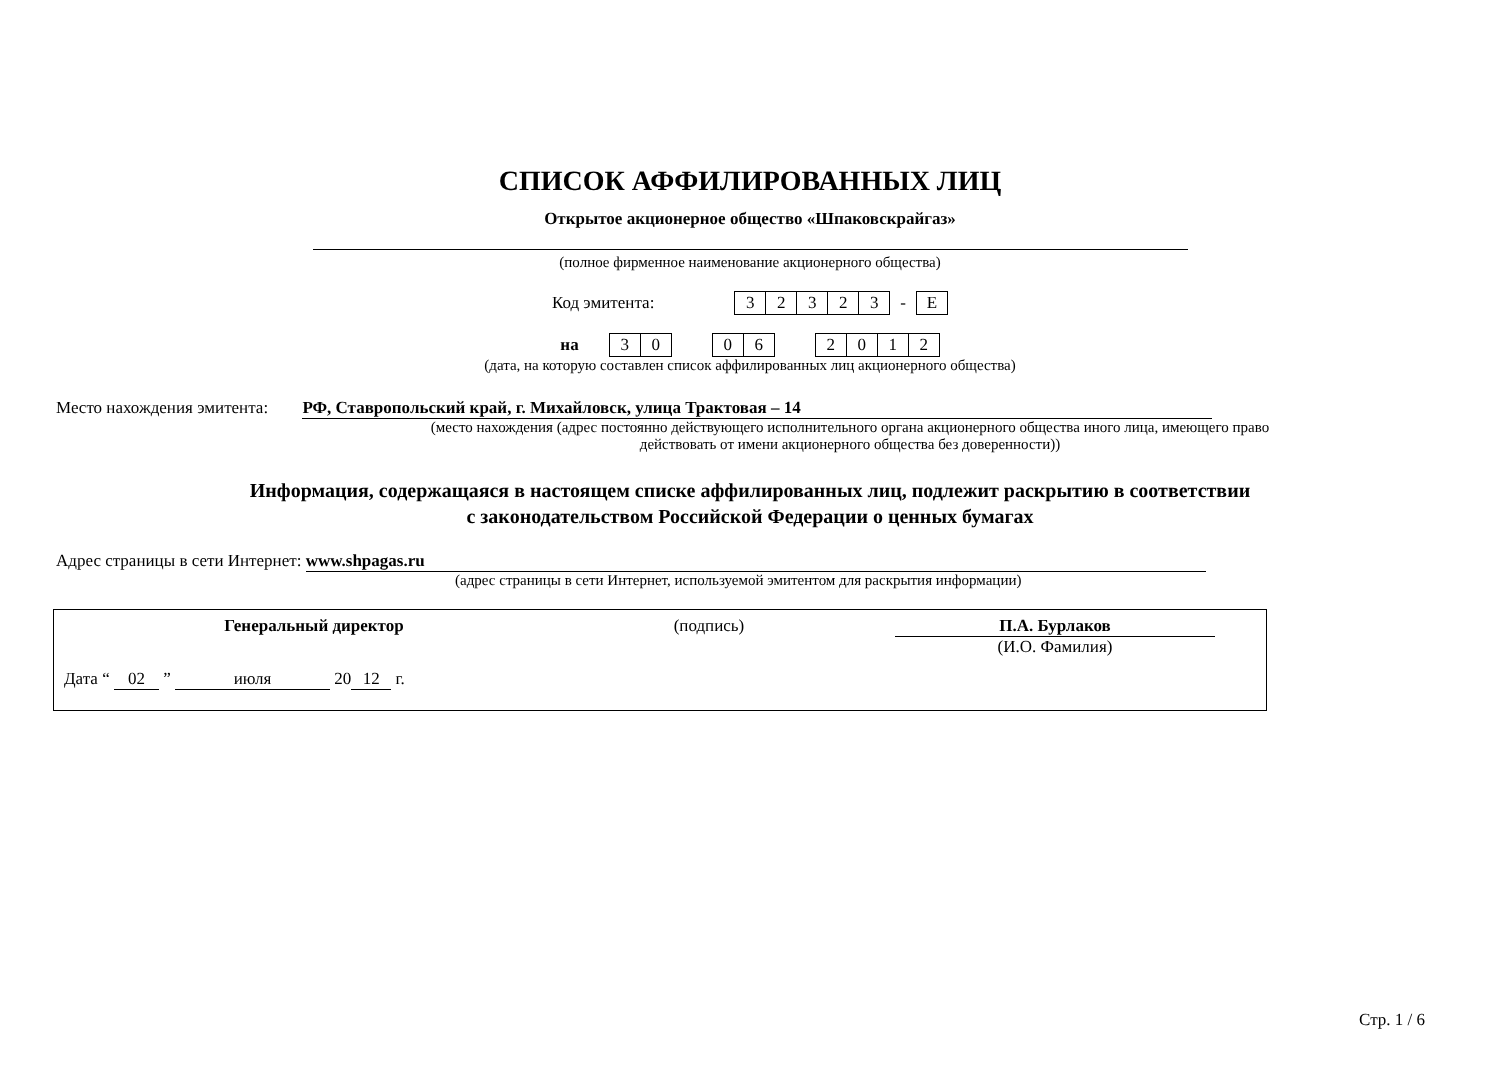СПИСОК АФФИЛИРОВАННЫХ ЛИЦ
Открытое акционерное общество «Шпаковскрайгаз»
(полное фирменное наименование акционерного общества)
Код эмитента: 32323 - E
на 30 06 2012
(дата, на которую составлен список аффилированных лиц акционерного общества)
Место нахождения эмитента: РФ, Ставропольский край, г. Михайловск, улица Трактовая – 14
(место нахождения (адрес постоянно действующего исполнительного органа акционерного общества иного лица, имеющего право действовать от имени акционерного общества без доверенности))
Информация, содержащаяся в настоящем списке аффилированных лиц, подлежит раскрытию в соответствии
с законодательством Российской Федерации о ценных бумагах
Адрес страницы в сети Интернет: www.shpagas.ru
(адрес страницы в сети Интернет, используемой эмитентом для раскрытия информации)
| Генеральный директор | (подпись) | П.А. Бурлаков (И.О. Фамилия) |
| Дата “ 02 ” июля 20 12 г. | | |
Стр. 1 / 6